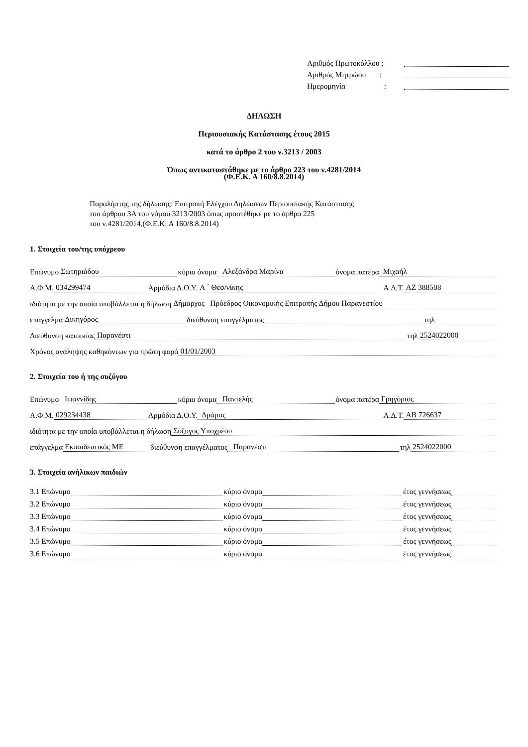Αριθμός Πρωτοκόλλου :
Αριθμός Μητρώου :
Ημερομηνία :
ΔΗΛΩΣΗ
Περιουσιακής Κατάστασης έτους 2015
κατά το άρθρο 2 του ν.3213 / 2003
Όπως αντικαταστάθηκε με το άρθρο 223 του ν.4281/2014
(Φ.Ε.Κ. Α 160/8.8.2014)
Παραλήπτης της δήλωσης: Επιτροπή Ελέγχου Δηλώσεων Περιουσιακής Κατάστασης
του άρθρου 3Α του νόμου 3213/2003 όπως προστέθηκε με το άρθρο 225
του ν.4281/2014,(Φ.Ε.Κ. Α 160/8.8.2014)
1. Στοιχεία του/της υπόχρεου
Επώνυμο Σωτηριάδου κύριο όνομα Αλεξάνδρα Μαρίνα όνομα πατέρα Μιχαήλ
Α.Φ.Μ. 034299474 Αρμόδια Δ.Ο.Υ. Α ΄ Θεσ/νίκης Α.Δ.Τ. ΑΖ 388508
ιδιότητα με την οποία υποβάλλεται η δήλωση Δήμαρχος –Πρόεδρος Οικονομικής Επιτροπής Δήμου Παρανεστίου
επάγγελμα Δικηγόρος διεύθυνση επαγγέλματος τηλ
Διεύθυνση κατοικίας Παρανέστι τηλ 2524022000
Χρόνος ανάληψης καθηκόντων για πρώτη φορά 01/01/2003
2. Στοιχεία του ή της συζύγου
Επώνυμο Ιωαννίδης κύριο όνομα Παντελής όνομα πατέρα Γρηγόριος
Α.Φ.Μ. 029234438 Αρμόδια Δ.Ο.Υ. Δράμας Α.Δ.Τ. ΑΒ 726637
ιδιότητα με την οποία υποβάλλεται η δήλωση Σύζυγος Υποχρέου
επάγγελμα Εκπαιδευτικός ΜΕ διεύθυνση επαγγέλματος Παρανέστι τηλ 2524022000
3. Στοιχεία ανήλικων παιδιών
3.1 Επώνυμο κύριο όνομα έτος γεννήσεως
3.2 Επώνυμο κύριο όνομα έτος γεννήσεως
3.3 Επώνυμο κύριο όνομα έτος γεννήσεως
3.4 Επώνυμο κύριο όνομα έτος γεννήσεως
3.5 Επώνυμο κύριο όνομα έτος γεννήσεως
3.6 Επώνυμο κύριο όνομα έτος γεννήσεως